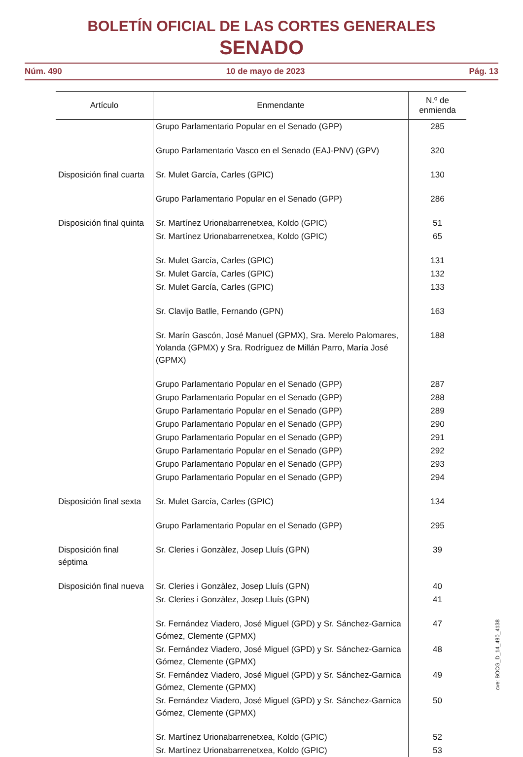BOLETÍN OFICIAL DE LAS CORTES GENERALES
SENADO
Núm. 490 10 de mayo de 2023 Pág. 13
| Artículo | Enmendante | N.º de enmienda |
| --- | --- | --- |
| | Grupo Parlamentario Popular en el Senado (GPP) | 285 |
| | Grupo Parlamentario Vasco en el Senado (EAJ-PNV) (GPV) | 320 |
| Disposición final cuarta | Sr. Mulet García, Carles (GPIC) | 130 |
| | Grupo Parlamentario Popular en el Senado (GPP) | 286 |
| Disposición final quinta | Sr. Martínez Urionabarrenetxea, Koldo (GPIC) | 51 |
| | Sr. Martínez Urionabarrenetxea, Koldo (GPIC) | 65 |
| | Sr. Mulet García, Carles (GPIC) | 131 |
| | Sr. Mulet García, Carles (GPIC) | 132 |
| | Sr. Mulet García, Carles (GPIC) | 133 |
| | Sr. Clavijo Batlle, Fernando (GPN) | 163 |
| | Sr. Marín Gascón, José Manuel (GPMX), Sra. Merelo Palomares, Yolanda (GPMX) y Sra. Rodríguez de Millán Parro, María José (GPMX) | 188 |
| | Grupo Parlamentario Popular en el Senado (GPP) | 287 |
| | Grupo Parlamentario Popular en el Senado (GPP) | 288 |
| | Grupo Parlamentario Popular en el Senado (GPP) | 289 |
| | Grupo Parlamentario Popular en el Senado (GPP) | 290 |
| | Grupo Parlamentario Popular en el Senado (GPP) | 291 |
| | Grupo Parlamentario Popular en el Senado (GPP) | 292 |
| | Grupo Parlamentario Popular en el Senado (GPP) | 293 |
| | Grupo Parlamentario Popular en el Senado (GPP) | 294 |
| Disposición final sexta | Sr. Mulet García, Carles (GPIC) | 134 |
| | Grupo Parlamentario Popular en el Senado (GPP) | 295 |
| Disposición final séptima | Sr. Cleries i Gonzàlez, Josep Lluís (GPN) | 39 |
| Disposición final nueva | Sr. Cleries i Gonzàlez, Josep Lluís (GPN) | 40 |
| | Sr. Cleries i Gonzàlez, Josep Lluís (GPN) | 41 |
| | Sr. Fernández Viadero, José Miguel (GPD) y Sr. Sánchez-Garnica Gómez, Clemente (GPMX) | 47 |
| | Sr. Fernández Viadero, José Miguel (GPD) y Sr. Sánchez-Garnica Gómez, Clemente (GPMX) | 48 |
| | Sr. Fernández Viadero, José Miguel (GPD) y Sr. Sánchez-Garnica Gómez, Clemente (GPMX) | 49 |
| | Sr. Fernández Viadero, José Miguel (GPD) y Sr. Sánchez-Garnica Gómez, Clemente (GPMX) | 50 |
| | Sr. Martínez Urionabarrenetxea, Koldo (GPIC) | 52 |
| | Sr. Martínez Urionabarrenetxea, Koldo (GPIC) | 53 |
cve: BOCG_D_14_490_4138